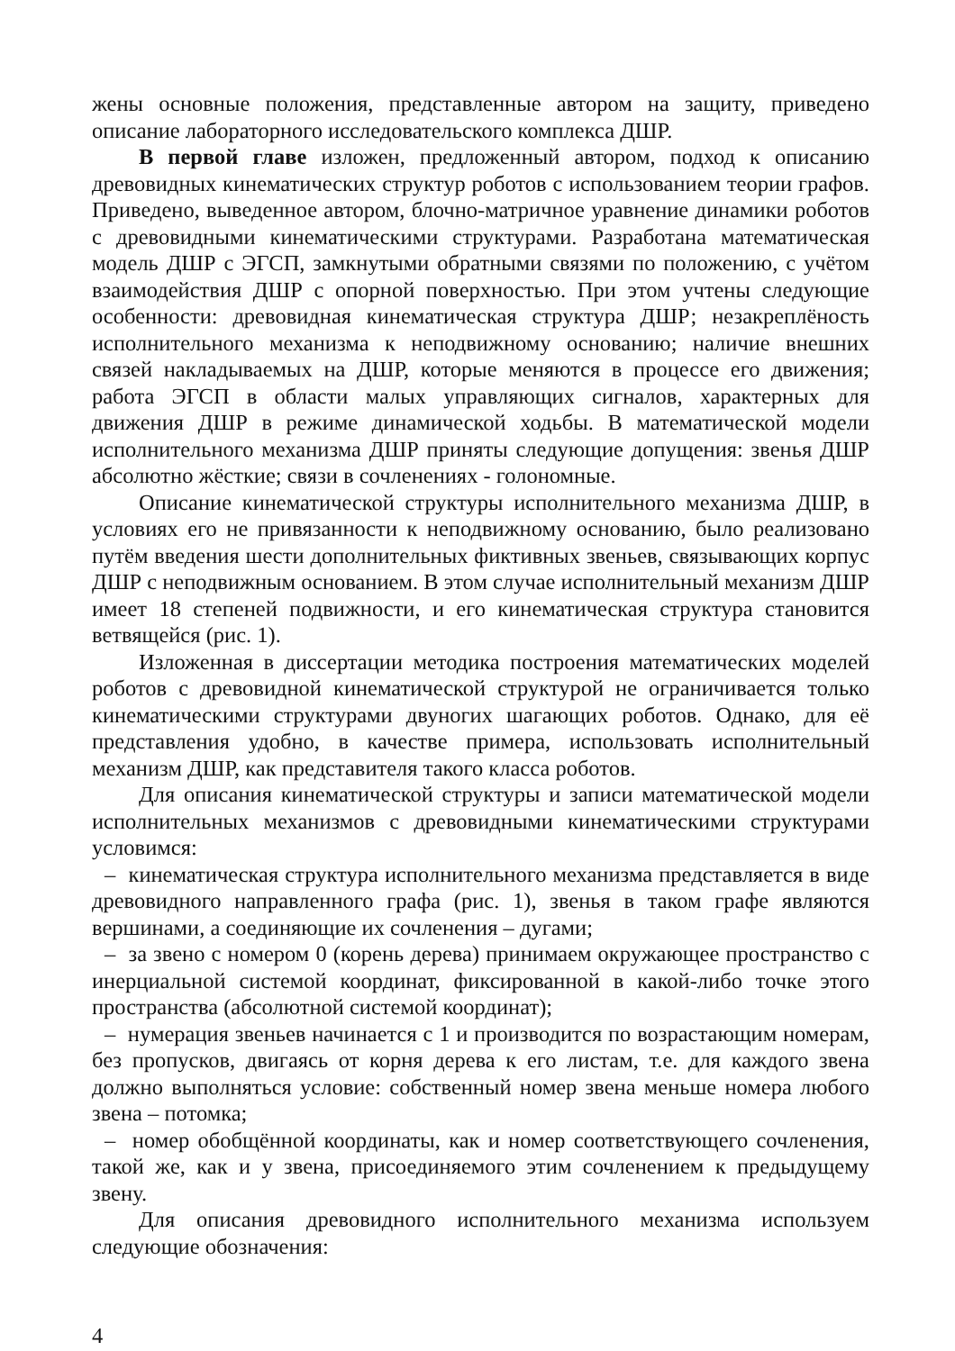жены основные положения, представленные автором на защиту, приведено описание лабораторного исследовательского комплекса ДШР.
В первой главе изложен, предложенный автором, подход к описанию древовидных кинематических структур роботов с использованием теории графов. Приведено, выведенное автором, блочно-матричное уравнение динамики роботов с древовидными кинематическими структурами. Разработана математическая модель ДШР с ЭГСП, замкнутыми обратными связями по положению, с учётом взаимодействия ДШР с опорной поверхностью. При этом учтены следующие особенности: древовидная кинематическая структура ДШР; незакреплёность исполнительного механизма к неподвижному основанию; наличие внешних связей накладываемых на ДШР, которые меняются в процессе его движения; работа ЭГСП в области малых управляющих сигналов, характерных для движения ДШР в режиме динамической ходьбы. В математической модели исполнительного механизма ДШР приняты следующие допущения: звенья ДШР абсолютно жёсткие; связи в сочленениях - голономные.
Описание кинематической структуры исполнительного механизма ДШР, в условиях его не привязанности к неподвижному основанию, было реализовано путём введения шести дополнительных фиктивных звеньев, связывающих корпус ДШР с неподвижным основанием. В этом случае исполнительный механизм ДШР имеет 18 степеней подвижности, и его кинематическая структура становится ветвящейся (рис. 1).
Изложенная в диссертации методика построения математических моделей роботов с древовидной кинематической структурой не ограничивается только кинематическими структурами двуногих шагающих роботов. Однако, для её представления удобно, в качестве примера, использовать исполнительный механизм ДШР, как представителя такого класса роботов.
Для описания кинематической структуры и записи математической модели исполнительных механизмов с древовидными кинематическими структурами условимся:
– кинематическая структура исполнительного механизма представляется в виде древовидного направленного графа (рис. 1), звенья в таком графе являются вершинами, а соединяющие их сочленения – дугами;
– за звено с номером 0 (корень дерева) принимаем окружающее пространство с инерциальной системой координат, фиксированной в какой-либо точке этого пространства (абсолютной системой координат);
– нумерация звеньев начинается с 1 и производится по возрастающим номерам, без пропусков, двигаясь от корня дерева к его листам, т.е. для каждого звена должно выполняться условие: собственный номер звена меньше номера любого звена – потомка;
– номер обобщённой координаты, как и номер соответствующего сочленения, такой же, как и у звена, присоединяемого этим сочленением к предыдущему звену.
Для описания древовидного исполнительного механизма используем следующие обозначения:
4